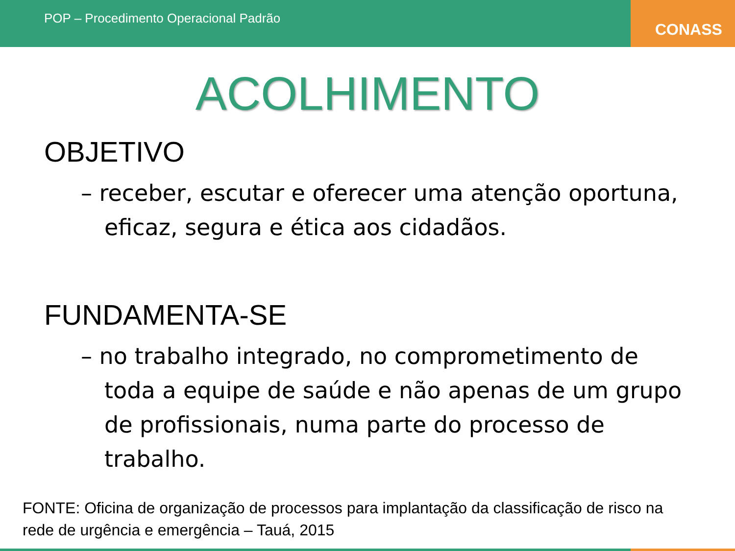POP – Procedimento Operacional Padrão
CONASS
ACOLHIMENTO
OBJETIVO
– receber, escutar e oferecer uma atenção oportuna, eficaz, segura e ética aos cidadãos.
FUNDAMENTA-SE
– no trabalho integrado, no comprometimento de toda a equipe de saúde e não apenas de um grupo de profissionais, numa parte do processo de trabalho.
FONTE: Oficina de organização de processos para implantação da classificação de risco na rede de urgência e emergência – Tauá, 2015